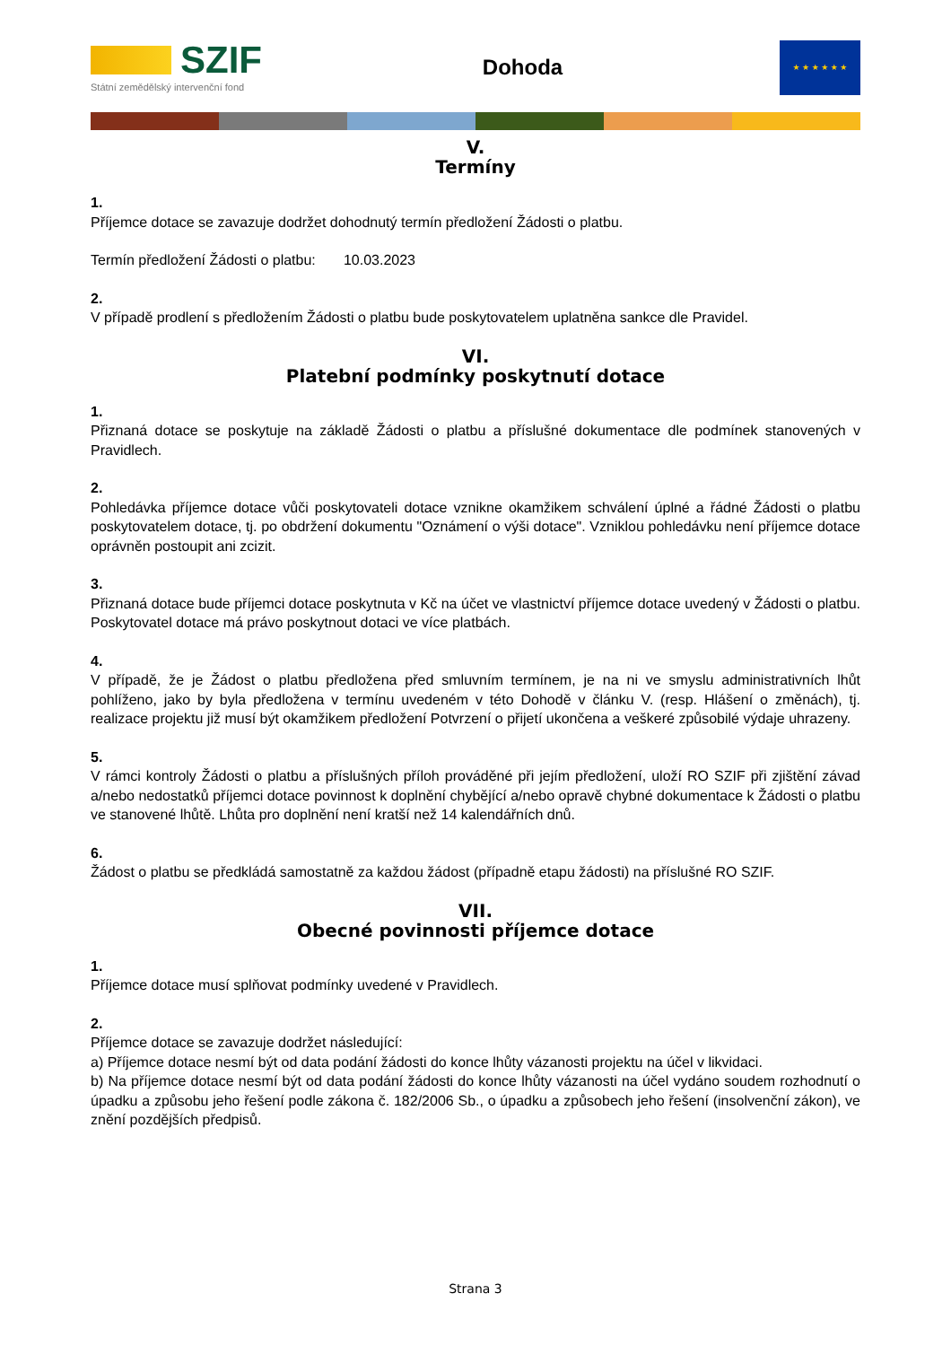SZIF
Státní zemědělský intervenční fond
Dohoda
★ ★ ★ ★ ★ ★
V.
Termíny
1.
Příjemce dotace se zavazuje dodržet dohodnutý termín předložení Žádosti o platbu.
Termín předložení Žádosti o platbu: 10.03.2023
2.
V případě prodlení s předložením Žádosti o platbu bude poskytovatelem uplatněna sankce dle Pravidel.
VI.
Platební podmínky poskytnutí dotace
1.
Přiznaná dotace se poskytuje na základě Žádosti o platbu a příslušné dokumentace dle podmínek stanovených v Pravidlech.
2.
Pohledávka příjemce dotace vůči poskytovateli dotace vznikne okamžikem schválení úplné a řádné Žádosti o platbu poskytovatelem dotace, tj. po obdržení dokumentu "Oznámení o výši dotace". Vzniklou pohledávku není příjemce dotace oprávněn postoupit ani zcizit.
3.
Přiznaná dotace bude příjemci dotace poskytnuta v Kč na účet ve vlastnictví příjemce dotace uvedený v Žádosti o platbu. Poskytovatel dotace má právo poskytnout dotaci ve více platbách.
4.
V případě, že je Žádost o platbu předložena před smluvním termínem, je na ni ve smyslu administrativních lhůt pohlíženo, jako by byla předložena v termínu uvedeném v této Dohodě v článku V. (resp. Hlášení o změnách), tj. realizace projektu již musí být okamžikem předložení Potvrzení o přijetí ukončena a veškeré způsobilé výdaje uhrazeny.
5.
V rámci kontroly Žádosti o platbu a příslušných příloh prováděné při jejím předložení, uloží RO SZIF při zjištění závad a/nebo nedostatků příjemci dotace povinnost k doplnění chybějící a/nebo opravě chybné dokumentace k Žádosti o platbu ve stanovené lhůtě. Lhůta pro doplnění není kratší než 14 kalendářních dnů.
6.
Žádost o platbu se předkládá samostatně za každou žádost (případně etapu žádosti) na příslušné RO SZIF.
VII.
Obecné povinnosti příjemce dotace
1.
Příjemce dotace musí splňovat podmínky uvedené v Pravidlech.
2.
Příjemce dotace se zavazuje dodržet následující:
a) Příjemce dotace nesmí být od data podání žádosti do konce lhůty vázanosti projektu na účel v likvidaci.
b) Na příjemce dotace nesmí být od data podání žádosti do konce lhůty vázanosti na účel vydáno soudem rozhodnutí o úpadku a způsobu jeho řešení podle zákona č. 182/2006 Sb., o úpadku a způsobech jeho řešení (insolvenční zákon), ve znění pozdějších předpisů.
Strana 3